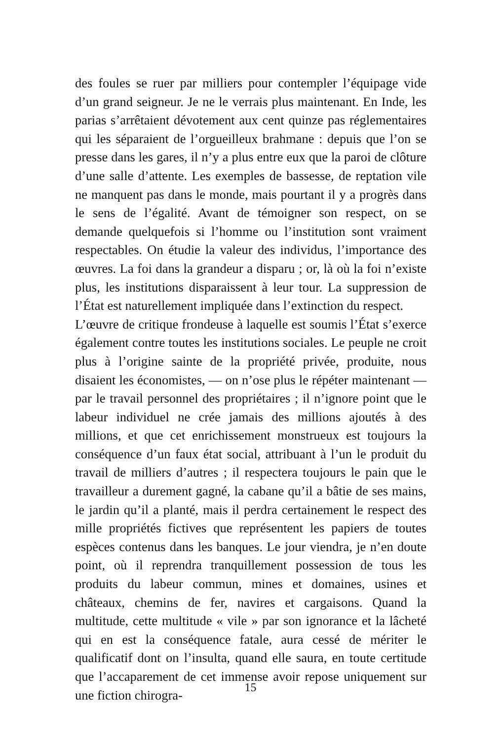des foules se ruer par milliers pour contempler l’équipage vide d’un grand seigneur. Je ne le verrais plus maintenant. En Inde, les parias s’arrêtaient dévotement aux cent quinze pas réglementaires qui les séparaient de l’orgueilleux brahmane : depuis que l’on se presse dans les gares, il n’y a plus entre eux que la paroi de clôture d’une salle d’attente. Les exemples de bassesse, de reptation vile ne manquent pas dans le monde, mais pourtant il y a progrès dans le sens de l’égalité. Avant de témoigner son respect, on se demande quelquefois si l’homme ou l’institution sont vraiment respectables. On étudie la valeur des individus, l’importance des œuvres. La foi dans la grandeur a disparu ; or, là où la foi n’existe plus, les institutions disparaissent à leur tour. La suppression de l’État est naturellement impliquée dans l’extinction du respect.
L’œuvre de critique frondeuse à laquelle est soumis l’État s’exerce également contre toutes les institutions sociales. Le peuple ne croit plus à l’origine sainte de la propriété privée, produite, nous disaient les économistes, — on n’ose plus le répéter maintenant — par le travail personnel des propriétaires ; il n’ignore point que le labeur individuel ne crée jamais des millions ajoutés à des millions, et que cet enrichissement monstrueux est toujours la conséquence d’un faux état social, attribuant à l’un le produit du travail de milliers d’autres ; il respectera toujours le pain que le travailleur a durement gagné, la cabane qu’il a bâtie de ses mains, le jardin qu’il a planté, mais il perdra certainement le respect des mille propriétés fictives que représentent les papiers de toutes espèces contenus dans les banques. Le jour viendra, je n’en doute point, où il reprendra tranquillement possession de tous les produits du labeur commun, mines et domaines, usines et châteaux, chemins de fer, navires et cargaisons. Quand la multitude, cette multitude « vile » par son ignorance et la lâcheté qui en est la conséquence fatale, aura cessé de mériter le qualificatif dont on l’insulta, quand elle saura, en toute certitude que l’accaparement de cet immense avoir repose uniquement sur une fiction chirogra-
15